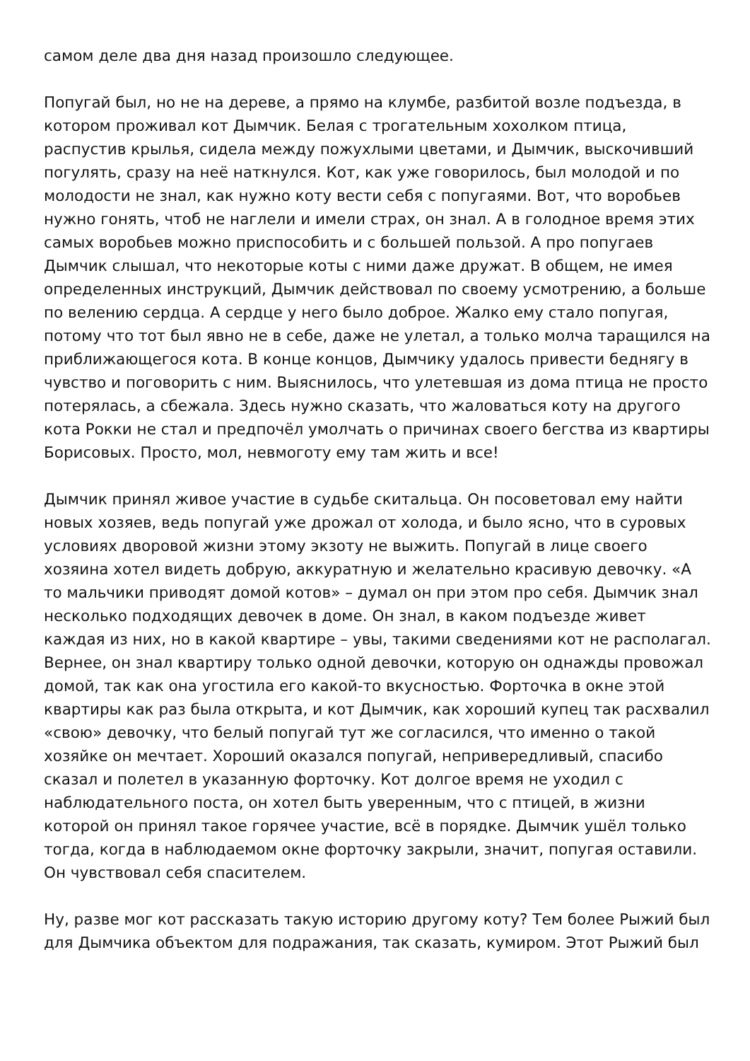самом деле два дня назад произошло следующее.
Попугай был, но не на дереве, а прямо на клумбе, разбитой возле подъезда, в котором проживал кот Дымчик. Белая с трогательным хохолком птица, распустив крылья, сидела между пожухлыми цветами, и Дымчик, выскочивший погулять, сразу на неё наткнулся. Кот, как уже говорилось, был молодой и по молодости не знал, как нужно коту вести себя с попугаями. Вот, что воробьев нужно гонять, чтоб не наглели и имели страх, он знал. А в голодное время этих самых воробьев можно приспособить и с большей пользой. А про попугаев Дымчик слышал, что некоторые коты с ними даже дружат. В общем, не имея определенных инструкций, Дымчик действовал по своему усмотрению, а больше по велению сердца. А сердце у него было доброе. Жалко ему стало попугая, потому что тот был явно не в себе, даже не улетал, а только молча таращился на приближающегося кота. В конце концов, Дымчику удалось привести беднягу в чувство и поговорить с ним. Выяснилось, что улетевшая из дома птица не просто потерялась, а сбежала. Здесь нужно сказать, что жаловаться коту на другого кота Рокки не стал и предпочёл умолчать о причинах своего бегства из квартиры Борисовых. Просто, мол, невмоготу ему там жить и все!
Дымчик принял живое участие в судьбе скитальца. Он посоветовал ему найти новых хозяев, ведь попугай уже дрожал от холода, и было ясно, что в суровых условиях дворовой жизни этому экзоту не выжить. Попугай в лице своего хозяина хотел видеть добрую, аккуратную и желательно красивую девочку. «А то мальчики приводят домой котов» – думал он при этом про себя. Дымчик знал несколько подходящих девочек в доме. Он знал, в каком подъезде живет каждая из них, но в какой квартире – увы, такими сведениями кот не располагал. Вернее, он знал квартиру только одной девочки, которую он однажды провожал домой, так как она угостила его какой-то вкусностью. Форточка в окне этой квартиры как раз была открыта, и кот Дымчик, как хороший купец так расхвалил «свою» девочку, что белый попугай тут же согласился, что именно о такой хозяйке он мечтает. Хороший оказался попугай, непривередливый, спасибо сказал и полетел в указанную форточку. Кот долгое время не уходил с наблюдательного поста, он хотел быть уверенным, что с птицей, в жизни которой он принял такое горячее участие, всё в порядке. Дымчик ушёл только тогда, когда в наблюдаемом окне форточку закрыли, значит, попугая оставили. Он чувствовал себя спасителем.
Ну, разве мог кот рассказать такую историю другому коту? Тем более Рыжий был для Дымчика объектом для подражания, так сказать, кумиром. Этот Рыжий был